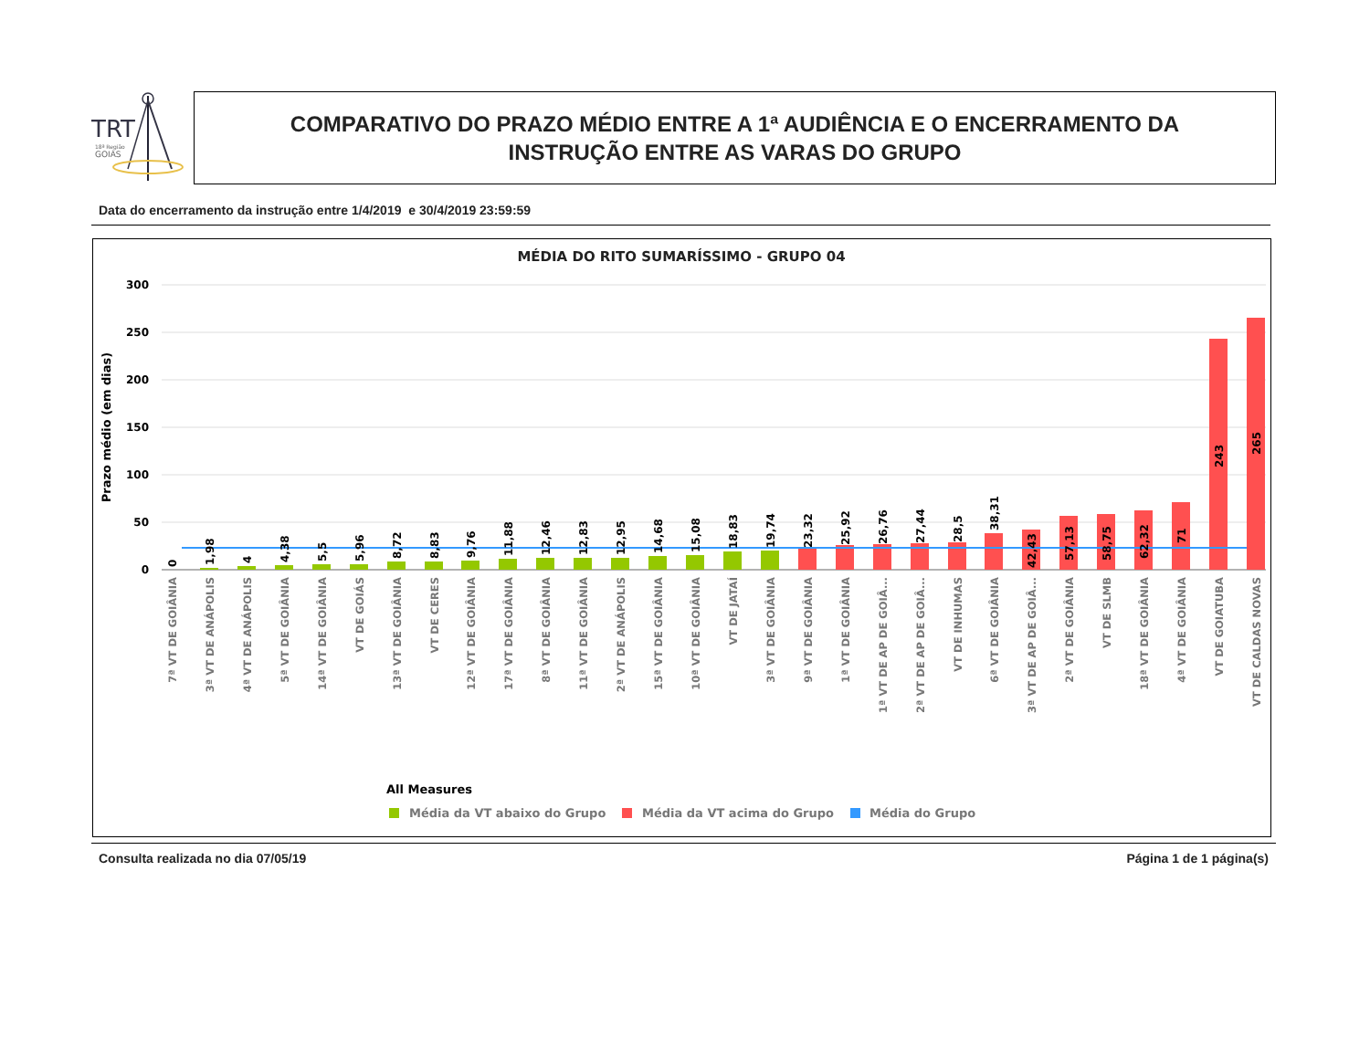TRT
18ª Região
GOIÁS
COMPARATIVO DO PRAZO MÉDIO ENTRE A 1ª AUDIÊNCIA E O ENCERRAMENTO DA
INSTRUÇÃO ENTRE AS VARAS DO GRUPO
Data do encerramento da instrução entre 1/4/2019 e 30/4/2019 23:59:59
MÉDIA DO RITO SUMARÍSSIMO - GRUPO 04
Prazo médio (em dias)
300
250
200
150
100
50
0
0
1,98
4
4,38
5,5
5,96
8,72
8,83
9,76
11,88
12,46
12,83
12,95
14,68
15,08
18,83
19,74
23,32
25,92
26,76
27,44
28,5
38,31
42,43
57,13
58,75
62,32
71
243
265
7ª VT DE GOIÂNIA
3ª VT DE ANÁPOLIS
4ª VT DE ANÁPOLIS
5ª VT DE GOIÂNIA
14ª VT DE GOIÂNIA
VT DE GOIÁS
13ª VT DE GOIÂNIA
VT DE CERES
12ª VT DE GOIÂNIA
17ª VT DE GOIÂNIA
8ª VT DE GOIÂNIA
11ª VT DE GOIÂNIA
2ª VT DE ANÁPOLIS
15ª VT DE GOIÂNIA
10ª VT DE GOIÂNIA
VT DE JATAÍ
3ª VT DE GOIÂNIA
9ª VT DE GOIÂNIA
1ª VT DE GOIÂNIA
1ª VT DE AP DE GOIÂ...
2ª VT DE AP DE GOIÂ...
VT DE INHUMAS
6ª VT DE GOIÂNIA
3ª VT DE AP DE GOIÂ...
2ª VT DE GOIÂNIA
VT DE SLMB
18ª VT DE GOIÂNIA
4ª VT DE GOIÂNIA
VT DE GOIATUBA
VT DE CALDAS NOVAS
All Measures
Média da VT abaixo do Grupo
Média da VT acima do Grupo
Média do Grupo
Consulta realizada no dia 07/05/19 Página 1 de 1 página(s)